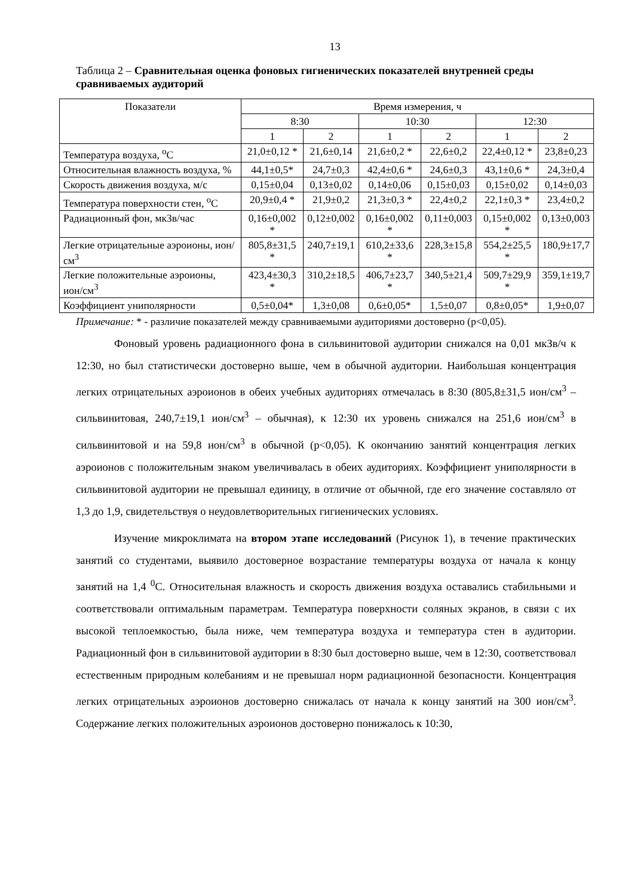13
Таблица 2 – Сравнительная оценка фоновых гигиенических показателей внутренней среды сравниваемых аудиторий
| Показатели | Время измерения, ч | | | | | |
| --- | --- | --- | --- | --- | --- | --- |
| | 8:30 | | 10:30 | | 12:30 | |
| | 1 | 2 | 1 | 2 | 1 | 2 |
| Температура воздуха, <sup>о</sup>С | 21,0±0,12 * | 21,6±0,14 | 21,6±0,2 * | 22,6±0,2 | 22,4±0,12 * | 23,8±0,23 |
| Относительная влажность воздуха, % | 44,1±0,5* | 24,7±0,3 | 42,4±0,6 * | 24,6±0,3 | 43,1±0,6 * | 24,3±0,4 |
| Скорость движения воздуха, м/с | 0,15±0,04 | 0,13±0,02 | 0,14±0,06 | 0,15±0,03 | 0,15±0,02 | 0,14±0,03 |
| Температура поверхности стен, <sup>о</sup>С | 20,9±0,4 * | 21,9±0,2 | 21,3±0,3 * | 22,4±0,2 | 22,1±0,3 * | 23,4±0,2 |
| Радиационный фон, мкЗв/час | 0,16±0,002 * | 0,12±0,002 | 0,16±0,002 * | 0,11±0,003 | 0,15±0,002 * | 0,13±0,003 |
| Легкие отрицательные аэроионы, ион/см<sup>3</sup> | 805,8±31,5 * | 240,7±19,1 | 610,2±33,6 * | 228,3±15,8 | 554,2±25,5 * | 180,9±17,7 |
| Легкие положительные аэроионы, ион/см<sup>3</sup> | 423,4±30,3 * | 310,2±18,5 | 406,7±23,7 * | 340,5±21,4 | 509,7±29,9 * | 359,1±19,7 |
| Коэффициент униполярности | 0,5±0,04* | 1,3±0,08 | 0,6±0,05* | 1,5±0,07 | 0,8±0,05* | 1,9±0,07 |
Примечание: * - различие показателей между сравниваемыми аудиториями достоверно (p<0,05).
Фоновый уровень радиационного фона в сильвинитовой аудитории снижался на 0,01 мкЗв/ч к 12:30, но был статистически достоверно выше, чем в обычной аудитории. Наибольшая концентрация легких отрицательных аэроионов в обеих учебных аудиториях отмечалась в 8:30 (805,8±31,5 ион/см<sup>3</sup> – сильвинитовая, 240,7±19,1 ион/см<sup>3</sup> – обычная), к 12:30 их уровень снижался на 251,6 ион/см<sup>3</sup> в сильвинитовой и на 59,8 ион/см<sup>3</sup> в обычной (p<0,05). К окончанию занятий концентрация легких аэроионов с положительным знаком увеличивалась в обеих аудиториях. Коэффициент униполярности в сильвинитовой аудитории не превышал единицу, в отличие от обычной, где его значение составляло от 1,3 до 1,9, свидетельствуя о неудовлетворительных гигиенических условиях.
Изучение микроклимата на втором этапе исследований (Рисунок 1), в течение практических занятий со студентами, выявило достоверное возрастание температуры воздуха от начала к концу занятий на 1,4 <sup>0</sup>С. Относительная влажность и скорость движения воздуха оставались стабильными и соответствовали оптимальным параметрам. Температура поверхности соляных экранов, в связи с их высокой теплоемкостью, была ниже, чем температура воздуха и температура стен в аудитории. Радиационный фон в сильвинитовой аудитории в 8:30 был достоверно выше, чем в 12:30, соответствовал естественным природным колебаниям и не превышал норм радиационной безопасности. Концентрация легких отрицательных аэроионов достоверно снижалась от начала к концу занятий на 300 ион/см<sup>3</sup>. Содержание легких положительных аэроионов достоверно понижалось к 10:30,